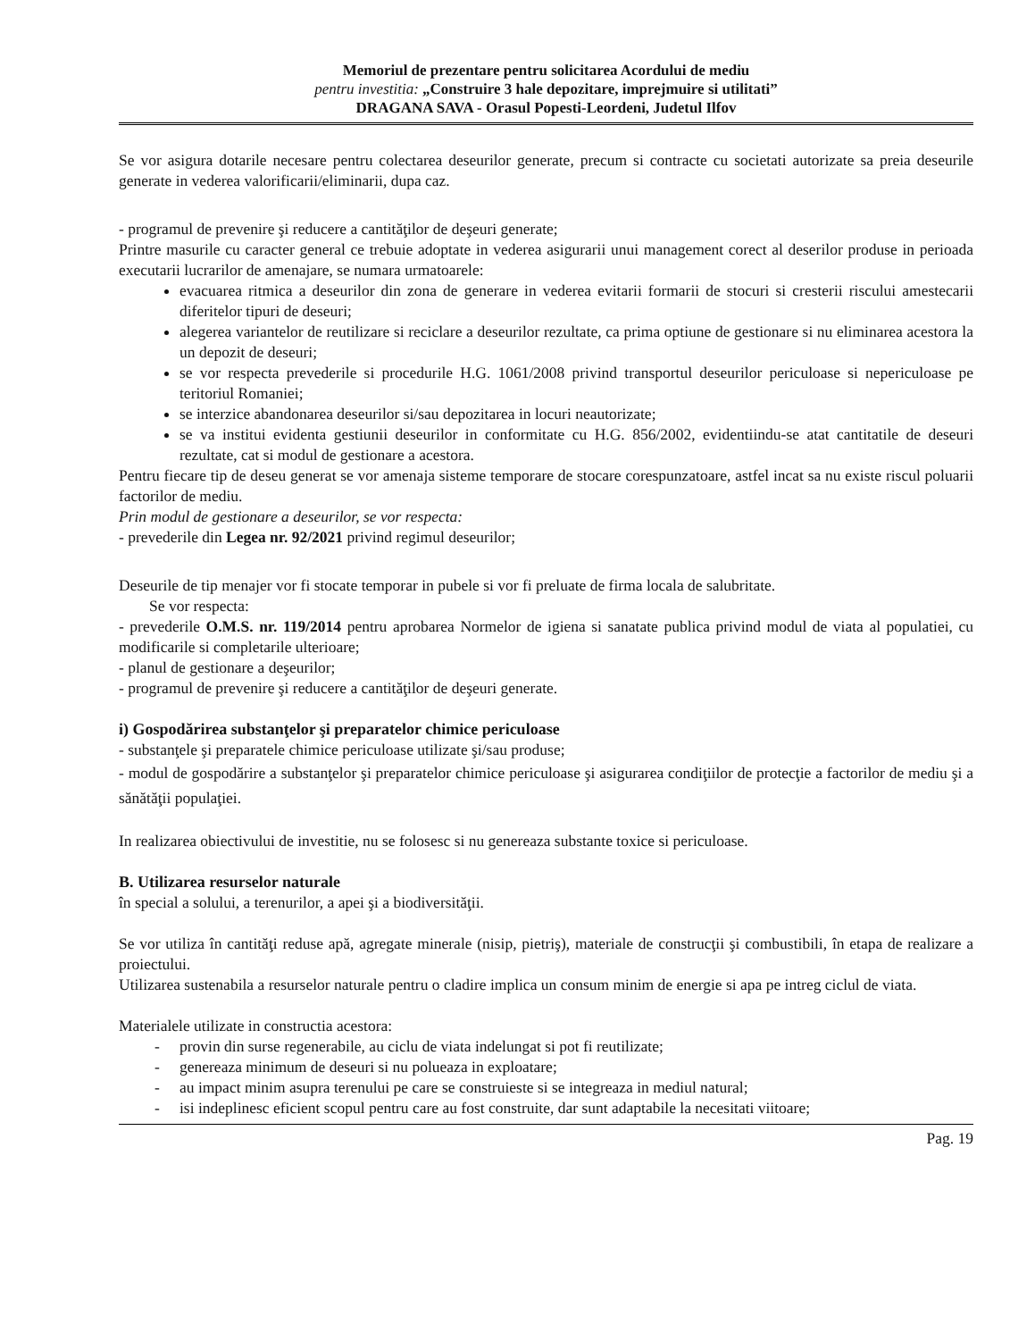Memoriul de prezentare pentru solicitarea Acordului de mediu
pentru investitia: „Construire 3 hale depozitare, imprejmuire si utilitati”
DRAGANA SAVA - Orasul Popesti-Leordeni, Judetul Ilfov
Se vor asigura dotarile necesare pentru colectarea deseurilor generate, precum si contracte cu societati autorizate sa preia deseurile generate in vederea valorificarii/eliminarii, dupa caz.
- programul de prevenire şi reducere a cantităţilor de deşeuri generate;
Printre masurile cu caracter general ce trebuie adoptate in vederea asigurarii unui management corect al deserilor produse in perioada executarii lucrarilor de amenajare, se numara urmatoarele:
evacuarea ritmica a deseurilor din zona de generare in vederea evitarii formarii de stocuri si cresterii riscului amestecarii diferitelor tipuri de deseuri;
alegerea variantelor de reutilizare si reciclare a deseurilor rezultate, ca prima optiune de gestionare si nu eliminarea acestora la un depozit de deseuri;
se vor respecta prevederile si procedurile H.G. 1061/2008 privind transportul deseurilor periculoase si nepericuloase pe teritoriul Romaniei;
se interzice abandonarea deseurilor si/sau depozitarea in locuri neautorizate;
se va institui evidenta gestiunii deseurilor in conformitate cu H.G. 856/2002, evidentiindu-se atat cantitatile de deseuri rezultate, cat si modul de gestionare a acestora.
Pentru fiecare tip de deseu generat se vor amenaja sisteme temporare de stocare corespunzatoare, astfel incat sa nu existe riscul poluarii factorilor de mediu.
Prin modul de gestionare a deseurilor, se vor respecta:
- prevederile din Legea nr. 92/2021 privind regimul deseurilor;
Deseurile de tip menajer vor fi stocate temporar in pubele si vor fi preluate de firma locala de salubritate.
Se vor respecta:
- prevederile O.M.S. nr. 119/2014 pentru aprobarea Normelor de igiena si sanatate publica privind modul de viata al populatiei, cu modificarile si completarile ulterioare;
- planul de gestionare a deşeurilor;
- programul de prevenire şi reducere a cantităţilor de deşeuri generate.
i) Gospodărirea substanţelor şi preparatelor chimice periculoase
- substanţele şi preparatele chimice periculoase utilizate şi/sau produse;
- modul de gospodărire a substanţelor şi preparatelor chimice periculoase şi asigurarea condiţiilor de protecţie a factorilor de mediu şi a sănătăţii populaţiei.
In realizarea obiectivului de investitie, nu se folosesc si nu genereaza substante toxice si periculoase.
B. Utilizarea resurselor naturale
în special a solului, a terenurilor, a apei şi a biodiversităţii.
Se vor utiliza în cantităţi reduse apă, agregate minerale (nisip, pietriş), materiale de construcţii şi combustibili, în etapa de realizare a proiectului.
Utilizarea sustenabila a resurselor naturale pentru o cladire implica un consum minim de energie si apa pe intreg ciclul de viata.
Materialele utilizate in constructia acestora:
- provin din surse regenerabile, au ciclu de viata indelungat si pot fi reutilizate;
- genereaza minimum de deseuri si nu polueaza in exploatare;
- au impact minim asupra terenului pe care se construieste si se integreaza in mediul natural;
- isi indeplinesc eficient scopul pentru care au fost construite, dar sunt adaptabile la necesitati viitoare;
Pag. 19